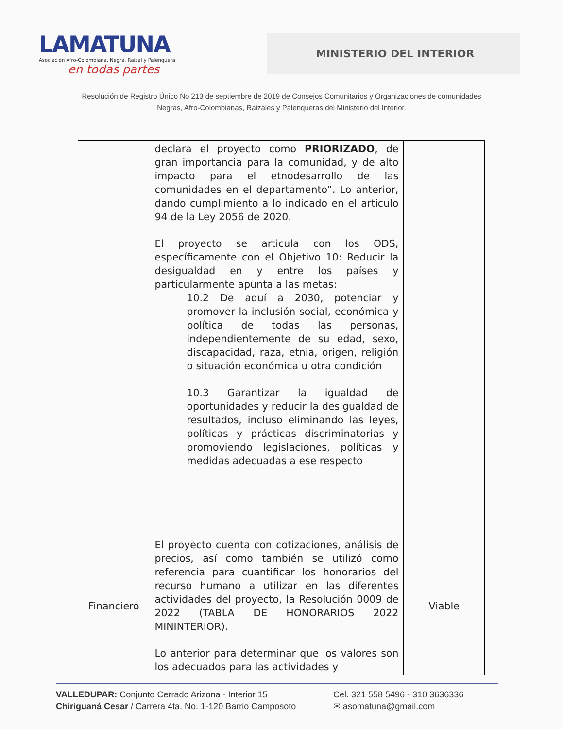LAMATUNA
Asociación Afro-Colombiana, Negra, Raizal y Palenquera
en todas partes
MINISTERIO DEL INTERIOR
Resolución de Registro Único No 213 de septiembre de 2019 de Consejos Comunitarios y Organizaciones de comunidades
Negras, Afro-Colombianas, Raizales y Palenqueras del Ministerio del Interior.
| | declara el proyecto como PRIORIZADO , de gran importancia para la comunidad, y de alto impacto para el etnodesarrollo de las comunidades en el departamento”. Lo anterior, dando cumplimiento a lo indicado en el articulo 94 de la Ley 2056 de 2020. El proyecto se articula con los ODS, específicamente con el Objetivo 10: Reducir la desigualdad en y entre los países y particularmente apunta a las metas: 10.2 De aquí a 2030, potenciar y promover la inclusión social, económica y política de todas las personas, independientemente de su edad, sexo, discapacidad, raza, etnia, origen, religión o situación económica u otra condición 10.3 Garantizar la igualdad de oportunidades y reducir la desigualdad de resultados, incluso eliminando las leyes, políticas y prácticas discriminatorias y promoviendo legislaciones, políticas y medidas adecuadas a ese respecto | |
| Financiero | El proyecto cuenta con cotizaciones, análisis de precios, así como también se utilizó como referencia para cuantificar los honorarios del recurso humano a utilizar en las diferentes actividades del proyecto, la Resolución 0009 de 2022 (TABLA DE HONORARIOS 2022 MININTERIOR). Lo anterior para determinar que los valores son los adecuados para las actividades y | Viable |
VALLEDUPAR: Conjunto Cerrado Arizona - Interior 15
Chiriguaná Cesar / Carrera 4ta. No. 1-120 Barrio Camposoto
Cel. 321 558 5496 - 310 3636336
✉ asomatuna@gmail.com